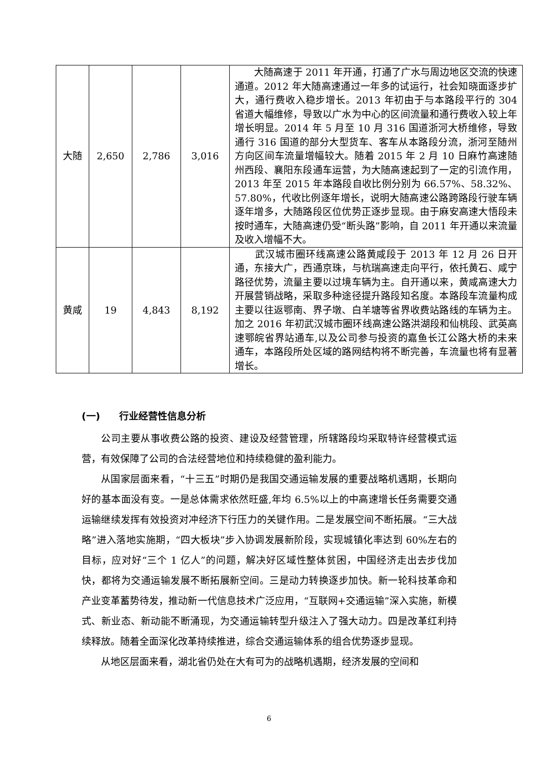| 大随 | 2,650 | 2,786 | 3,016 | 大随高速于 2011 年开通，打通了广水与周边地区交流的快速通道。2012 年大随高速通过一年多的试运行，社会知晓面逐步扩大，通行费收入稳步增长。2013 年初由于与本路段平行的 304 省道大幅维修，导致以广水为中心的区间流量和通行费收入较上年增长明显。2014 年 5 月至 10 月 316 国道浙河大桥维修，导致通行 316 国道的部分大型货车、客车从本路段分流，浙河至随州方向区间车流量增幅较大。随着 2015 年 2 月 10 日麻竹高速随州西段、襄阳东段通车运营，为大随高速起到了一定的引流作用，2013 年至 2015 年本路段自收比例分别为 66.57%、58.32%、57.80%，代收比例逐年增长，说明大随高速公路跨路段行驶车辆逐年增多，大随路段区位优势正逐步显现。由于麻安高速大悟段未按时通车，大随高速仍受“断头路”影响，自 2011 年开通以来流量及收入增幅不大。 |
| 黄咸 | 19 | 4,843 | 8,192 | 武汉城市圈环线高速公路黄咸段于 2013 年 12 月 26 日开通，东接大广，西通京珠，与杭瑞高速走向平行，依托黄石、咸宁路径优势，流量主要以过境车辆为主。自开通以来，黄咸高速大力开展营销战略，采取多种途径提升路段知名度。本路段车流量构成主要以往返鄂南、界子墩、白羊塘等省界收费站路线的车辆为主。加之 2016 年初武汉城市圈环线高速公路洪湖段和仙桃段、武英高速鄂皖省界站通车,以及公司参与投资的嘉鱼长江公路大桥的未来通车，本路段所处区域的路网结构将不断完善，车流量也将有显著增长。 |
(一)　　行业经营性信息分析
公司主要从事收费公路的投资、建设及经营管理，所辖路段均采取特许经营模式运营，有效保障了公司的合法经营地位和持续稳健的盈利能力。
从国家层面来看，“十三五”时期仍是我国交通运输发展的重要战略机遇期，长期向好的基本面没有变。一是总体需求依然旺盛,年均 6.5%以上的中高速增长任务需要交通运输继续发挥有效投资对冲经济下行压力的关键作用。二是发展空间不断拓展。“三大战略”进入落地实施期，“四大板块”步入协调发展新阶段，实现城镇化率达到 60%左右的目标，应对好“三个 1 亿人”的问题，解决好区域性整体贫困，中国经济走出去步伐加快，都将为交通运输发展不断拓展新空间。三是动力转换逐步加快。新一轮科技革命和产业变革蓄势待发，推动新一代信息技术广泛应用，“互联网+交通运输”深入实施，新模式、新业态、新动能不断涌现，为交通运输转型升级注入了强大动力。四是改革红利持续释放。随着全面深化改革持续推进，综合交通运输体系的组合优势逐步显现。
从地区层面来看，湖北省仍处在大有可为的战略机遇期，经济发展的空间和
6